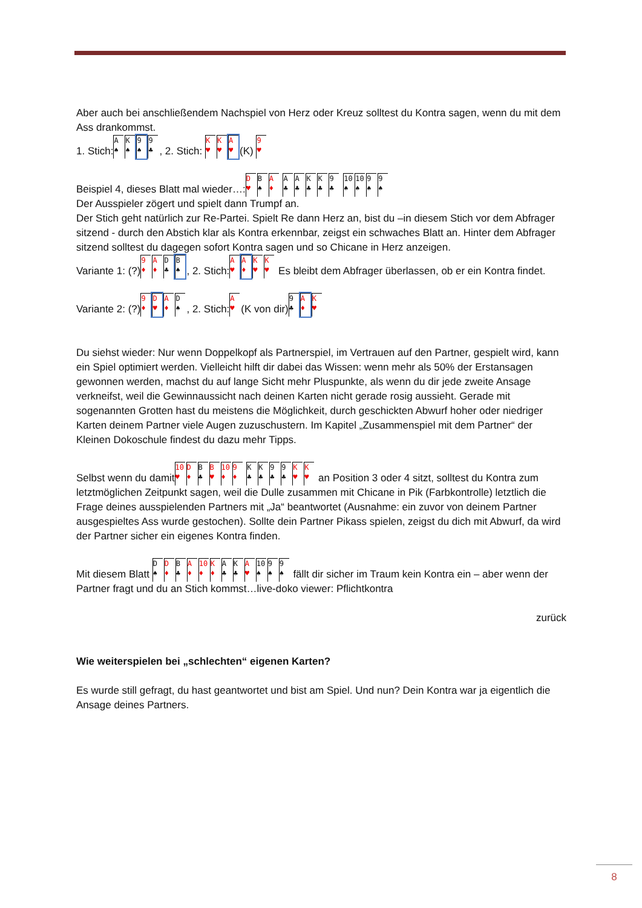Aber auch bei anschließendem Nachspiel von Herz oder Kreuz solltest du Kontra sagen, wenn du mit dem Ass drankommst.
1. Stich: A ♠ K ♠ 9 ♠ 9 ♣, 2. Stich: K ♥ K ♥ A ♥ (K) 9 ♥
Beispiel 4, dieses Blatt mal wieder…: D ♥ B ♠ A ♦ A ♣ A ♣ K ♣ K ♣ 9 ♣ 10 ♠ 10 ♠ 9 ♠ 9 ♠
Der Ausspieler zögert und spielt dann Trumpf an.
Der Stich geht natürlich zur Re-Partei. Spielt Re dann Herz an, bist du –in diesem Stich vor dem Abfrager sitzend - durch den Abstich klar als Kontra erkennbar, zeigst ein schwaches Blatt an. Hinter dem Abfrager sitzend solltest du dagegen sofort Kontra sagen und so Chicane in Herz anzeigen.
Variante 1: (?) 9 ♦ A ♦ D ♣ B ♠, 2. Stich: A ♥ A ♦ K ♥ K ♥ Es bleibt dem Abfrager überlassen, ob er ein Kontra findet.
Variante 2: (?) 9 ♦ D ♥ A ♦ D ♠, 2. Stich: A ♥ (K von dir) 9 ♣ A ♦ K ♥
Du siehst wieder: Nur wenn Doppelkopf als Partnerspiel, im Vertrauen auf den Partner, gespielt wird, kann ein Spiel optimiert werden. Vielleicht hilft dir dabei das Wissen: wenn mehr als 50% der Erstansagen gewonnen werden, machst du auf lange Sicht mehr Pluspunkte, als wenn du dir jede zweite Ansage verkneifst, weil die Gewinnaussicht nach deinen Karten nicht gerade rosig aussieht. Gerade mit sogenannten Grotten hast du meistens die Möglichkeit, durch geschickten Abwurf hoher oder niedriger Karten deinem Partner viele Augen zuzuschustern. Im Kapitel „Zusammenspiel mit dem Partner“ der Kleinen Dokoschule findest du dazu mehr Tipps.
Selbst wenn du damit 10 ♥ D ♦ B ♣ B ♥ 10 ♦ 9 ♦ K ♣ K ♣ 9 ♣ 9 ♣ K ♥ K ♥ an Position 3 oder 4 sitzt, solltest du Kontra zum letztmöglichen Zeitpunkt sagen, weil die Dulle zusammen mit Chicane in Pik (Farbkontrolle) letztlich die Frage deines ausspielenden Partners mit „Ja“ beantwortet (Ausnahme: ein zuvor von deinem Partner ausgespieltes Ass wurde gestochen). Sollte dein Partner Pikass spielen, zeigst du dich mit Abwurf, da wird der Partner sicher ein eigenes Kontra finden.
Mit diesem Blatt D ♠ D ♦ B ♣ A ♦ 10 ♦ K ♦ A ♣ K ♣ A ♥ 10 ♠ 9 ♠ 9 ♠ fällt dir sicher im Traum kein Kontra ein – aber wenn der Partner fragt und du an Stich kommst…live-doko viewer: Pflichtkontra
zurück
Wie weiterspielen bei „schlechten“ eigenen Karten?
Es wurde still gefragt, du hast geantwortet und bist am Spiel. Und nun? Dein Kontra war ja eigentlich die Ansage deines Partners.
8